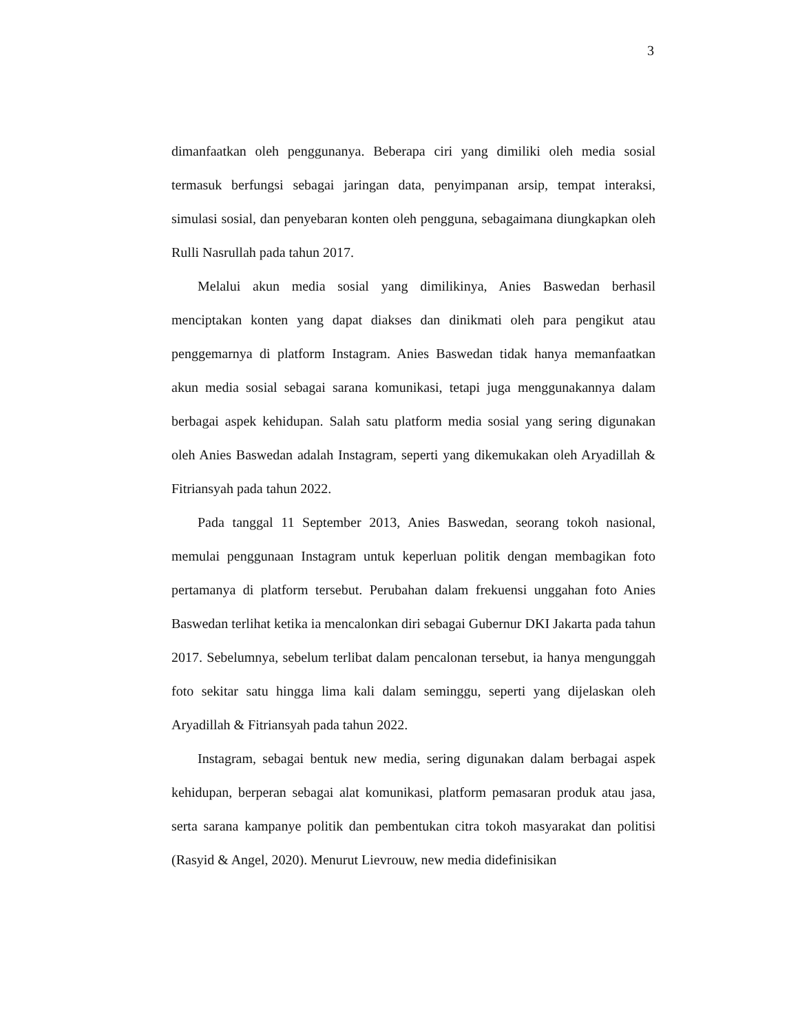3
dimanfaatkan oleh penggunanya. Beberapa ciri yang dimiliki oleh media sosial termasuk berfungsi sebagai jaringan data, penyimpanan arsip, tempat interaksi, simulasi sosial, dan penyebaran konten oleh pengguna, sebagaimana diungkapkan oleh Rulli Nasrullah pada tahun 2017.
Melalui akun media sosial yang dimilikinya, Anies Baswedan berhasil menciptakan konten yang dapat diakses dan dinikmati oleh para pengikut atau penggemarnya di platform Instagram. Anies Baswedan tidak hanya memanfaatkan akun media sosial sebagai sarana komunikasi, tetapi juga menggunakannya dalam berbagai aspek kehidupan. Salah satu platform media sosial yang sering digunakan oleh Anies Baswedan adalah Instagram, seperti yang dikemukakan oleh Aryadillah & Fitriansyah pada tahun 2022.
Pada tanggal 11 September 2013, Anies Baswedan, seorang tokoh nasional, memulai penggunaan Instagram untuk keperluan politik dengan membagikan foto pertamanya di platform tersebut. Perubahan dalam frekuensi unggahan foto Anies Baswedan terlihat ketika ia mencalonkan diri sebagai Gubernur DKI Jakarta pada tahun 2017. Sebelumnya, sebelum terlibat dalam pencalonan tersebut, ia hanya mengunggah foto sekitar satu hingga lima kali dalam seminggu, seperti yang dijelaskan oleh Aryadillah & Fitriansyah pada tahun 2022.
Instagram, sebagai bentuk new media, sering digunakan dalam berbagai aspek kehidupan, berperan sebagai alat komunikasi, platform pemasaran produk atau jasa, serta sarana kampanye politik dan pembentukan citra tokoh masyarakat dan politisi (Rasyid & Angel, 2020). Menurut Lievrouw, new media didefinisikan